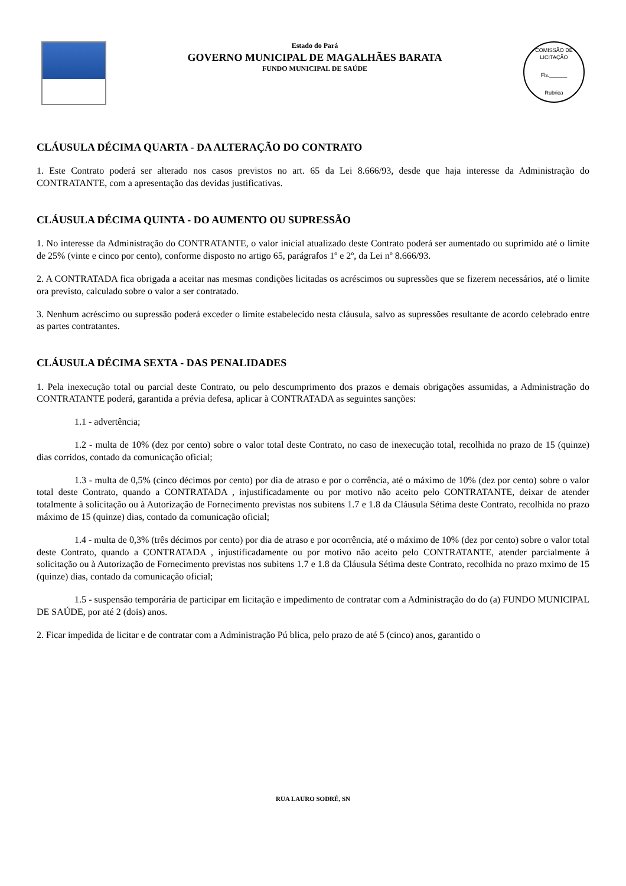Estado do Pará
GOVERNO MUNICIPAL DE MAGALHÃES BARATA
FUNDO MUNICIPAL DE SAÚDE
COMISSÃO DE LICITAÇÃO
Fls.______
Rubrica
CLÁUSULA DÉCIMA QUARTA - DA ALTERAÇÃO DO CONTRATO
1. Este Contrato poderá ser alterado nos casos previstos no art. 65 da Lei 8.666/93, desde que haja interesse da Administração do CONTRATANTE, com a apresentação das devidas justificativas.
CLÁUSULA DÉCIMA QUINTA - DO AUMENTO OU SUPRESSÃO
1. No interesse da Administração do CONTRATANTE, o valor inicial atualizado deste Contrato poderá ser aumentado ou suprimido até o limite de 25% (vinte e cinco por cento), conforme disposto no artigo 65, parágrafos 1º e 2º, da Lei nº 8.666/93.
2. A CONTRATADA fica obrigada a aceitar nas mesmas condições licitadas os acréscimos ou supressões que se fizerem necessários, até o limite ora previsto, calculado sobre o valor a ser contratado.
3. Nenhum acréscimo ou supressão poderá exceder o limite estabelecido nesta cláusula, salvo as supressões resultante de acordo celebrado entre as partes contratantes.
CLÁUSULA DÉCIMA SEXTA - DAS PENALIDADES
1. Pela inexecução total ou parcial deste Contrato, ou pelo descumprimento dos prazos e demais obrigações assumidas, a Administração do CONTRATANTE poderá, garantida a prévia defesa, aplicar à CONTRATADA as seguintes sanções:
1.1 - advertência;
1.2 - multa de 10% (dez por cento) sobre o valor total deste Contrato, no caso de inexecução total, recolhida no prazo de 15 (quinze) dias corridos, contado da comunicação oficial;
1.3 - multa de 0,5% (cinco décimos por cento) por dia de atraso e por o corrência, até o máximo de 10% (dez por cento) sobre o valor total deste Contrato, quando a CONTRATADA , injustificadamente ou por motivo não aceito pelo CONTRATANTE, deixar de atender totalmente à solicitação ou à Autorização de Fornecimento previstas nos subitens 1.7 e 1.8 da Cláusula Sétima deste Contrato, recolhida no prazo máximo de 15 (quinze) dias, contado da comunicação oficial;
1.4 - multa de 0,3% (três décimos por cento) por dia de atraso e por ocorrência, até o máximo de 10% (dez por cento) sobre o valor total deste Contrato, quando a CONTRATADA , injustificadamente ou por motivo não aceito pelo CONTRATANTE, atender parcialmente à solicitação ou à Autorização de Fornecimento previstas nos subitens 1.7 e 1.8 da Cláusula Sétima deste Contrato, recolhida no prazo mximo de 15 (quinze) dias, contado da comunicação oficial;
1.5 - suspensão temporária de participar em licitação e impedimento de contratar com a Administração do do (a) FUNDO MUNICIPAL DE SAÚDE, por até 2 (dois) anos.
2. Ficar impedida de licitar e de contratar com a Administração Pú blica, pelo prazo de até 5 (cinco) anos, garantido o
RUA LAURO SODRÉ, SN